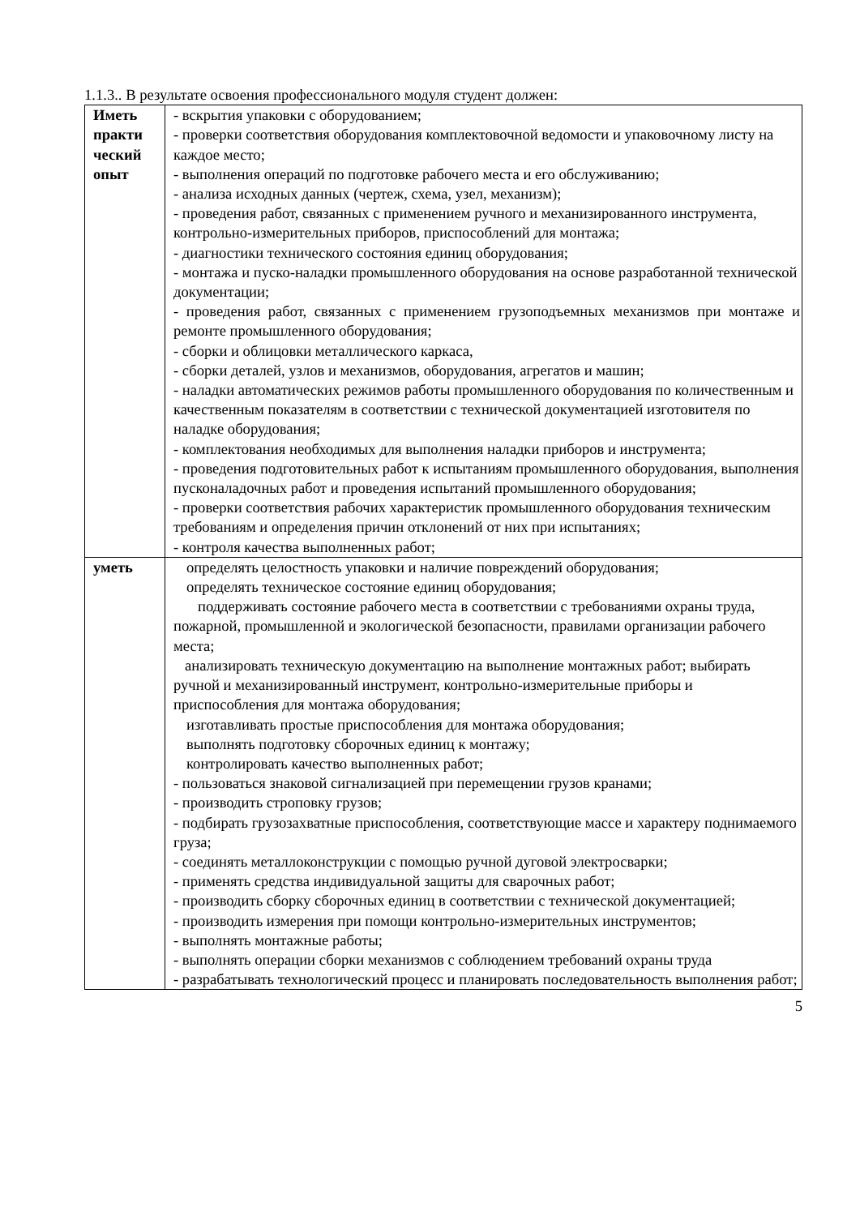1.1.3.. В результате освоения профессионального модуля студент должен:
| Иметь практи ческий опыт | - вскрытия упаковки с оборудованием; - проверки соответствия оборудования комплектовочной ведомости и упаковочному листу на каждое место; - выполнения операций по подготовке рабочего места и его обслуживанию; - анализа исходных данных (чертеж, схема, узел, механизм); - проведения работ, связанных с применением ручного и механизированного инструмента, контрольно-измерительных приборов, приспособлений для монтажа; - диагностики технического состояния единиц оборудования; - монтажа и пуско-наладки промышленного оборудования на основе разработанной технической документации; - проведения работ, связанных с применением грузоподъемных механизмов при монтаже и ремонте промышленного оборудования; - сборки и облицовки металлического каркаса, - сборки деталей, узлов и механизмов, оборудования, агрегатов и машин; - наладки автоматических режимов работы промышленного оборудования по количественным и качественным показателям в соответствии с технической документацией изготовителя по наладке оборудования; - комплектования необходимых для выполнения наладки приборов и инструмента; - проведения подготовительных работ к испытаниям промышленного оборудования, выполнения пусконаладочных работ и проведения испытаний промышленного оборудования; - проверки соответствия рабочих характеристик промышленного оборудования техническим требованиям и определения причин отклонений от них при испытаниях; - контроля качества выполненных работ; |
| уметь | определять целостность упаковки и наличие повреждений оборудования; определять техническое состояние единиц оборудования; поддерживать состояние рабочего места в соответствии с требованиями охраны труда, пожарной, промышленной и экологической безопасности, правилами организации рабочего места; анализировать техническую документацию на выполнение монтажных работ; выбирать ручной и механизированный инструмент, контрольно-измерительные приборы и приспособления для монтажа оборудования; изготавливать простые приспособления для монтажа оборудования; выполнять подготовку сборочных единиц к монтажу; контролировать качество выполненных работ; - пользоваться знаковой сигнализацией при перемещении грузов кранами; - производить строповку грузов; - подбирать грузозахватные приспособления, соответствующие массе и характеру поднимаемого груза; - соединять металлоконструкции с помощью ручной дуговой электросварки; - применять средства индивидуальной защиты для сварочных работ; - производить сборку сборочных единиц в соответствии с технической документацией; - производить измерения при помощи контрольно-измерительных инструментов; - выполнять монтажные работы; - выполнять операции сборки механизмов с соблюдением требований охраны труда - разрабатывать технологический процесс и планировать последовательность выполнения работ; |
5